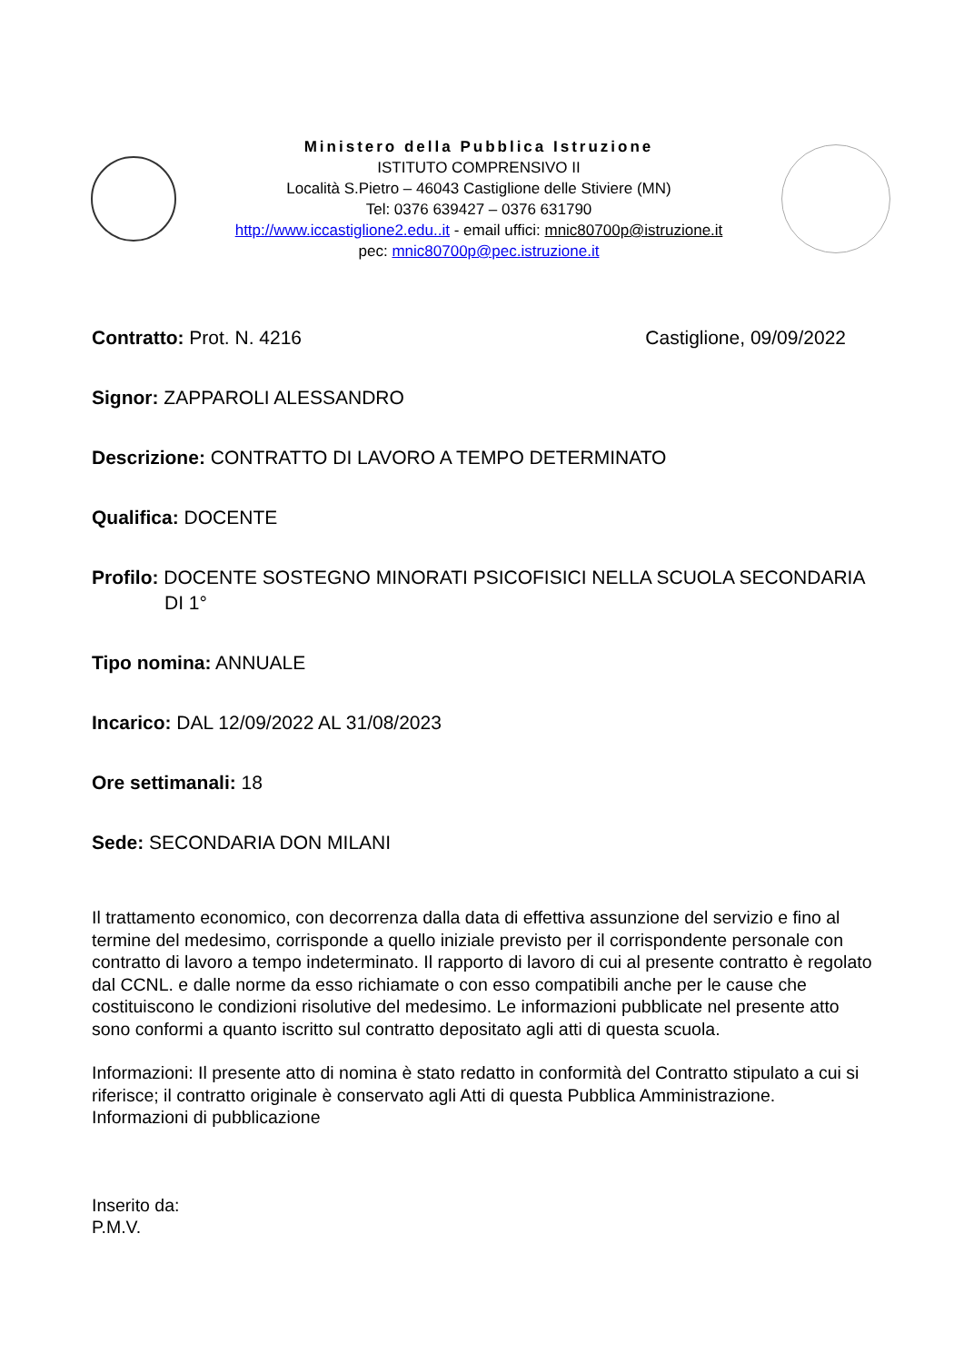Ministero della Pubblica Istruzione
ISTITUTO COMPRENSIVO II
Località S.Pietro – 46043 Castiglione delle Stiviere (MN)
Tel: 0376 639427 – 0376 631790
http://www.iccastiglione2.edu..it - email uffici: mnic80700p@istruzione.it
pec: mnic80700p@pec.istruzione.it
Contratto: Prot. N. 4216 Castiglione, 09/09/2022
Signor: ZAPPAROLI ALESSANDRO
Descrizione: CONTRATTO DI LAVORO A TEMPO DETERMINATO
Qualifica: DOCENTE
Profilo: DOCENTE SOSTEGNO MINORATI PSICOFISICI NELLA SCUOLA SECONDARIA
DI 1°
Tipo nomina: ANNUALE
Incarico: DAL 12/09/2022 AL 31/08/2023
Ore settimanali: 18
Sede: SECONDARIA DON MILANI
Il trattamento economico, con decorrenza dalla data di effettiva assunzione del servizio e fino al termine del medesimo, corrisponde a quello iniziale previsto per il corrispondente personale con contratto di lavoro a tempo indeterminato. Il rapporto di lavoro di cui al presente contratto è regolato dal CCNL. e dalle norme da esso richiamate o con esso compatibili anche per le cause che costituiscono le condizioni risolutive del medesimo. Le informazioni pubblicate nel presente atto sono conformi a quanto iscritto sul contratto depositato agli atti di questa scuola.
Informazioni: Il presente atto di nomina è stato redatto in conformità del Contratto stipulato a cui si riferisce; il contratto originale è conservato agli Atti di questa Pubblica Amministrazione. Informazioni di pubblicazione
Inserito da:
P.M.V.